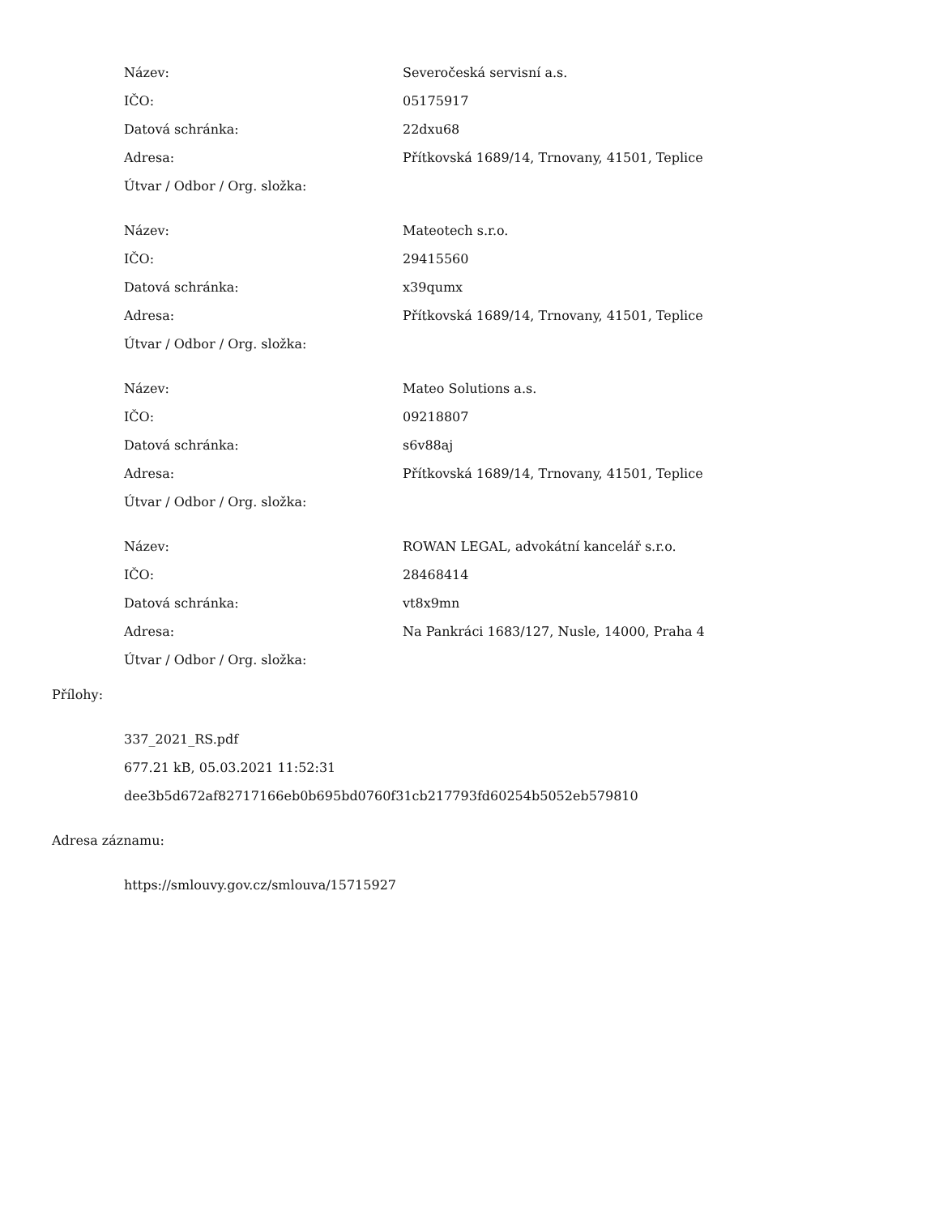| Název: | Severočeská servisní a.s. |
| IČO: | 05175917 |
| Datová schránka: | 22dxu68 |
| Adresa: | Přítkovská 1689/14, Trnovany, 41501, Teplice |
| Útvar / Odbor / Org. složka: | |
| Název: | Mateotech s.r.o. |
| IČO: | 29415560 |
| Datová schránka: | x39qumx |
| Adresa: | Přítkovská 1689/14, Trnovany, 41501, Teplice |
| Útvar / Odbor / Org. složka: | |
| Název: | Mateo Solutions a.s. |
| IČO: | 09218807 |
| Datová schránka: | s6v88aj |
| Adresa: | Přítkovská 1689/14, Trnovany, 41501, Teplice |
| Útvar / Odbor / Org. složka: | |
| Název: | ROWAN LEGAL, advokátní kancelář s.r.o. |
| IČO: | 28468414 |
| Datová schránka: | vt8x9mn |
| Adresa: | Na Pankráci 1683/127, Nusle, 14000, Praha 4 |
| Útvar / Odbor / Org. složka: | |
Přílohy:
337_2021_RS.pdf
677.21 kB, 05.03.2021 11:52:31
dee3b5d672af82717166eb0b695bd0760f31cb217793fd60254b5052eb579810
Adresa záznamu:
https://smlouvy.gov.cz/smlouva/15715927